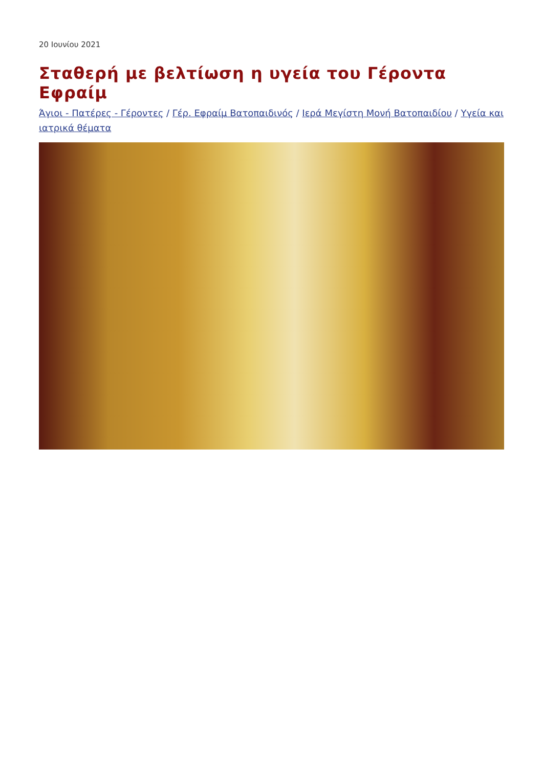20 Ιουνίου 2021
Σταθερή με βελτίωση η υγεία του Γέροντα Εφραίμ
Άγιοι - Πατέρες - Γέροντες / Γέρ. Εφραίμ Βατοπαιδινός / Ιερά Μεγίστη Μονή Βατοπαιδίου / Υγεία και ιατρικά θέματα